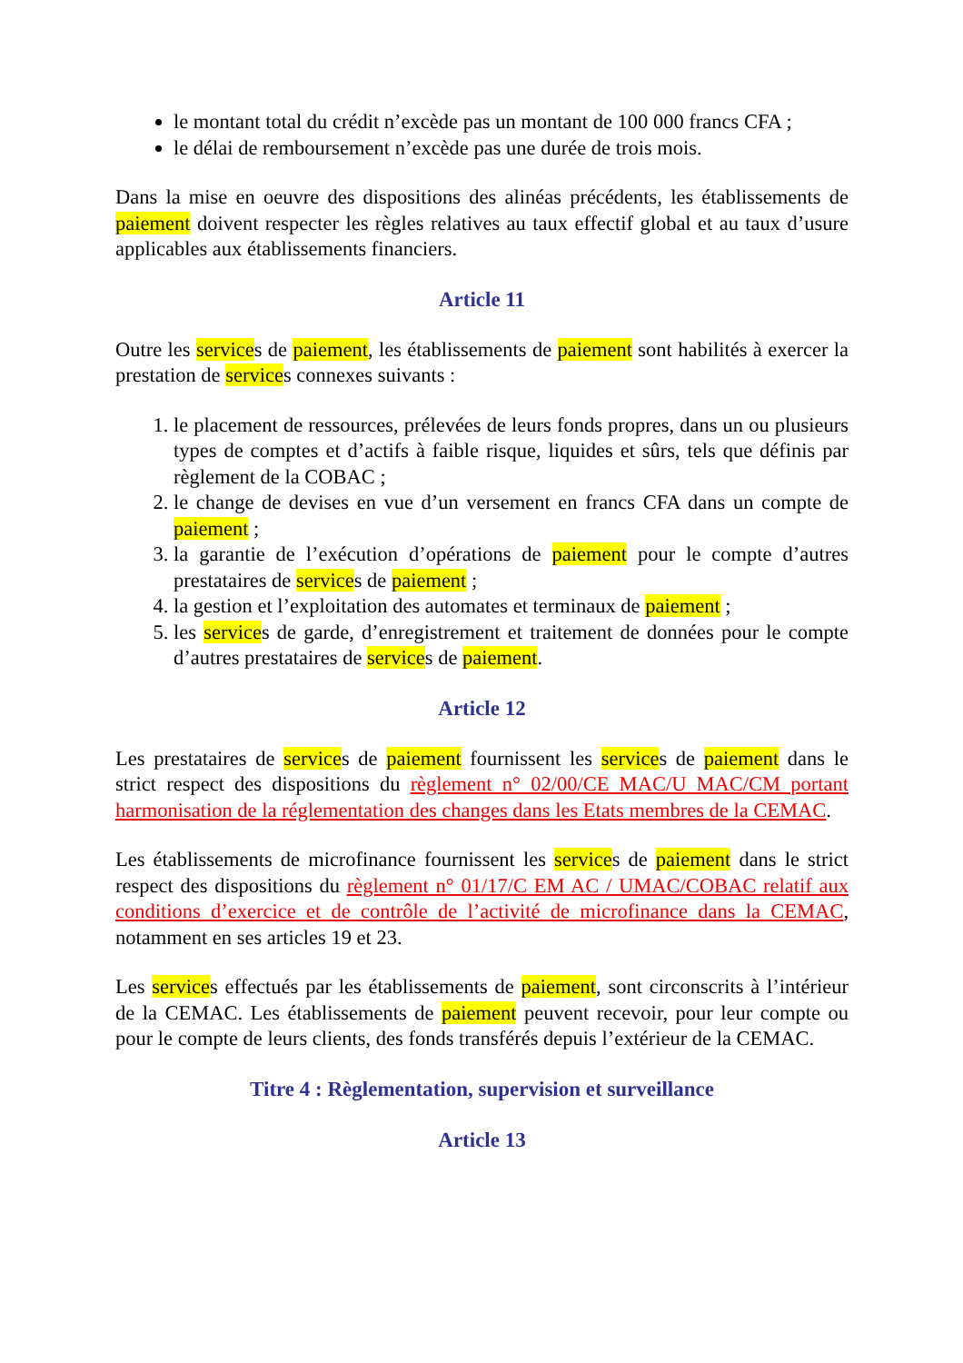le montant total du crédit n’excède pas un montant de 100 000 francs CFA ;
le délai de remboursement n’excède pas une durée de trois mois.
Dans la mise en oeuvre des dispositions des alinéas précédents, les établissements de paiement doivent respecter les règles relatives au taux effectif global et au taux d’usure applicables aux établissements financiers.
Article 11
Outre les services de paiement, les établissements de paiement sont habilités à exercer la prestation de services connexes suivants :
1. le placement de ressources, prélevées de leurs fonds propres, dans un ou plusieurs types de comptes et d’actifs à faible risque, liquides et sûrs, tels que définis par règlement de la COBAC ;
2. le change de devises en vue d’un versement en francs CFA dans un compte de paiement ;
3. la garantie de l’exécution d’opérations de paiement pour le compte d’autres prestataires de services de paiement ;
4. la gestion et l’exploitation des automates et terminaux de paiement ;
5. les services de garde, d’enregistrement et traitement de données pour le compte d’autres prestataires de services de paiement.
Article 12
Les prestataires de services de paiement fournissent les services de paiement dans le strict respect des dispositions du règlement n° 02/00/CE MAC/U MAC/CM portant harmonisation de la réglementation des changes dans les Etats membres de la CEMAC.
Les établissements de microfinance fournissent les services de paiement dans le strict respect des dispositions du règlement n° 01/17/C EM AC / UMAC/COBAC relatif aux conditions d’exercice et de contrôle de l’activité de microfinance dans la CEMAC, notamment en ses articles 19 et 23.
Les services effectués par les établissements de paiement, sont circonscrits à l’intérieur de la CEMAC. Les établissements de paiement peuvent recevoir, pour leur compte ou pour le compte de leurs clients, des fonds transférés depuis l’extérieur de la CEMAC.
Titre 4 : Règlementation, supervision et surveillance
Article 13